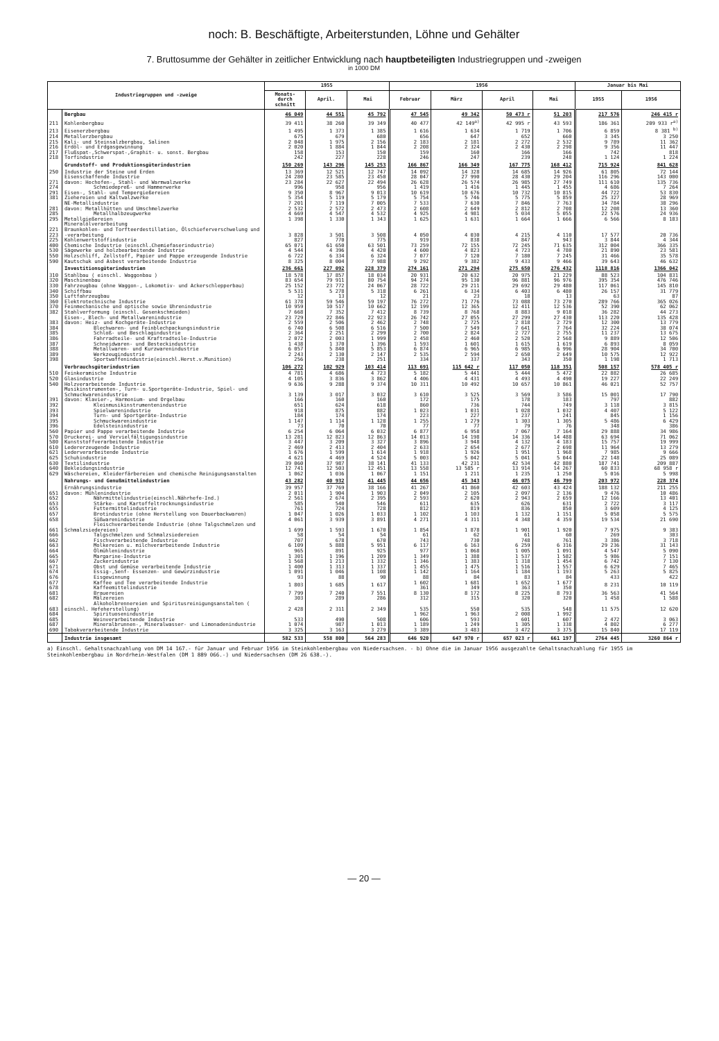noch: B. Beschäftigte, Arbeiterstunden, Löhne und Gehälter
7. Bruttosumme der Gehälter in zeitlicher Entwicklung nach hauptbeteiligten Industriegruppen und -zweigen
in 1000 DM
| Industriegruppen und -zweige | | 1955 | | | 1956 | | | | Januar bis Mai | |
| --- | --- | --- | --- | --- | --- | --- | --- | --- | --- | --- |
| | | Monats- durch schnitt | April. | Mai | Februar | März | April | Mai | 1955 | 1956 |
| | Bergbau | 46 049 | 44 551 | 45 792 | 47 545 | 49 342 | 50 473 r | 51 203 | 217 576 | 246 415 r |
| 211 | Kohlenbergbau | 39 411 | 38 260 | 39 349 | 40 477 | 42 149<sup>a)</sup> | 42 995 r | 43 593 | 186 361 | 209 933 r<sup>a)</sup> |
| 213 | Eisenerzbergbau | 1 495 | 1 373 | 1 385 | 1 616 | 1 634 | 1 719 | 1 706 | 6 859 | 8 381 <sup>b)</sup> |
| 214 | Metallerzbergbau | 675 | 679 | 680 | 656 | 647 | 652 | 660 | 3 345 | 3 250 |
| 215 | Kali- und Steinsalzbergbau, Salinen | 2 048 | 1 975 | 2 156 | 2 183 | 2 181 | 2 272 | 2 532 | 9 789 | 11 362 |
| 216 | Erdöl- und Erdgasgewinnung | 2 020 | 1 884 | 1 844 | 2 208 | 2 324 | 2 430 | 2 298 | 9 356 | 11 447 |
| 217 | Flußspat-,Schwerspat-,Graphit- u. sonst. Bergbau | 158 | 153 | 150 | 159 | 160 | 166 | 166 | 742 | 818 |
| 218 | Torfindustrie | 242 | 227 | 228 | 246 | 247 | 239 | 248 | 1 124 | 1 224 |
| | Grundstoff- und Produktionsgüterindustrien | 150 269 | 143 296 | 145 253 | 166 867 | 166 349 | 167 775 | 168 412 | 715 924 | 841 628 |
| 250 | Industrie der Steine und Erden | 13 369 | 12 521 | 12 747 | 14 092 | 14 328 | 14 685 | 14 926 | 61 805 | 72 144 |
| | Eisenschaffende Industrie | 24 280 | 23 585 | 23 450 | 28 047 | 27 990 | 28 430 | 29 204 | 116 296 | 143 000 |
| 271 | davon: Hochofen-, Stahl- und Warmwalzwerke | 23 284 | 22 627 | 22 494 | 26 628 | 26 574 | 26 985 | 27 749 | 111 610 | 135 736 |
| 274 | Schmiedepreß- und Hammerwerke | 996 | 958 | 956 | 1 419 | 1 416 | 1 445 | 1 455 | 4 686 | 7 264 |
| 291 | Eisen-, Stahl- und Tempergießereien | 9 350 | 8 967 | 9 013 | 10 619 | 10 676 | 10 732 | 10 815 | 44 722 | 53 830 |
| 381 | Ziehereien und Kaltwalzwerke | 5 354 | 5 119 | 5 179 | 5 754 | 5 746 | 5 775 | 5 859 | 25 327 | 28 969 |
| | NE-Metallindustrie | 7 201 | 7 119 | 7 005 | 7 533 | 7 630 | 7 846 | 7 763 | 34 784 | 38 296 |
| 281 | davon: Metallhütten und Umschmelzwerke | 2 532 | 2 572 | 2 473 | 2 608 | 2 649 | 2 812 | 2 708 | 12 208 | 13 360 |
| 285 | Metallhalbzeugwerke | 4 669 | 4 547 | 4 532 | 4 925 | 4 981 | 5 034 | 5 055 | 22 576 | 24 936 |
| 295 | Metallgießereien | 1 398 | 1 330 | 1 343 | 1 625 | 1 631 | 1 664 | 1 666 | 6 566 | 8 183 |
| 221 223 | Mineralölverarbeitung Braunkohlen- und Torfteerdestillation, Ölschieferverschwelung und -verarbeitung | 3 828 | 3 501 | 3 508 | 4 050 | 4 030 | 4 215 | 4 110 | 17 577 | 20 736 |
| 225 | Kohlenwertstoffindustrie | 827 | 770 | 775 | 919 | 838 | 847 | 943 | 3 844 | 4 344 |
| 400 | Chemische Industrie (einschl.Chemiefaserindustrie) | 65 071 | 61 650 | 63 501 | 73 259 | 72 155 | 72 245 | 71 635 | 312 004 | 366 335 |
| 530 | Sägewerke und holzbearbeitende Industrie | 4 544 | 4 396 | 4 420 | 4 600 | 4 823 | 4 723 | 4 780 | 21 890 | 23 581 |
| 550 | Holzschliff, Zellstoff, Papier und Pappe erzeugende Industrie | 6 722 | 6 334 | 6 324 | 7 077 | 7 120 | 7 180 | 7 245 | 31 466 | 35 578 |
| 590 | Kautschuk und Asbest verarbeitende Industrie | 8 325 | 8 004 | 7 988 | 9 292 | 9 382 | 9 433 | 9 466 | 39 643 | 46 632 |
| | Investitionsgüterindustrien | 236 661 | 227 092 | 228 379 | 274 161 | 271 294 | 275 650 | 276 432 | 1118 816 | 1366 042 |
| 310 | Stahlbau ( einschl. Waggonbau ) | 18 578 | 17 857 | 18 034 | 20 931 | 20 632 | 20 975 | 21 229 | 88 523 | 104 831 |
| 320 | Maschinenbau | 83 654 | 79 911 | 80 754 | 94 274 | 95 130 | 96 881 | 96 976 | 395 354 | 476 746 |
| 330 | Fahrzeugbau (ohne Waggon-, Lokomotiv- und Ackerschlepperbau) | 25 152 | 23 772 | 24 067 | 28 722 | 29 211 | 29 692 | 29 480 | 117 061 | 145 810 |
| 340 | Schiffbau | 5 531 | 5 278 | 5 318 | 6 261 | 6 334 | 6 403 | 6 480 | 26 157 | 31 779 |
| 350 | Luftfahrzeugbau | 12 | 13 | 12 | 21 | 23 | 18 | 13 | 63 | 87 |
| 360 | Elektrotechnische Industrie | 61 378 | 59 546 | 59 197 | 76 272 | 71 776 | 73 088 | 73 270 | 289 766 | 365 026 |
| 370 | Feinmechanische und optische sowie Uhrenindustrie | 10 959 | 10 517 | 10 662 | 12 199 | 12 365 | 12 411 | 12 536 | 52 390 | 62 062 |
| 382 | Stahlverformung (einschl. Gesenkschmieden) | 7 668 | 7 352 | 7 412 | 8 739 | 8 768 | 8 883 | 9 018 | 36 282 | 44 273 |
| | Eisen-, Blech- und Metallwarenindustrie | 23 729 | 22 846 | 22 923 | 26 742 | 27 055 | 27 299 | 27 430 | 113 220 | 135 428 |
| 383 | davon: Heiz- und Kochgeräte-Industrie | 2 559 | 2 506 | 2 462 | 2 748 | 2 725 | 2 818 | 2 729 | 12 300 | 13 779 |
| 384 | Blechwaren- und Feinblechpackungsindustrie | 6 740 | 6 508 | 6 516 | 7 500 | 7 549 | 7 641 | 7 764 | 32 224 | 38 074 |
| 385 | Schloß- und Beschlagindustrie | 2 364 | 2 251 | 2 299 | 2 700 | 2 824 | 2 727 | 2 755 | 11 237 | 13 675 |
| 386 | Fahrradteile- und Kraftradteile-Industrie | 2 072 | 2 003 | 1 999 | 2 458 | 2 460 | 2 520 | 2 568 | 9 889 | 12 506 |
| 387 | Schneidwaren- und Besteckindustrie | 1 438 | 1 370 | 1 396 | 1 593 | 1 601 | 1 615 | 1 619 | 6 893 | 8 059 |
| 388 | Metallwaren- und Kurzwarenindustrie | 6 057 | 5 840 | 5 853 | 6 874 | 6 965 | 6 985 | 6 996 | 28 904 | 34 700 |
| 389 | Werkzeugindustrie | 2 243 | 2 130 | 2 147 | 2 535 | 2 594 | 2 650 | 2 649 | 10 575 | 12 922 |
| 398 | Sportwaffenindustrie(einschl.Herst.v.Munition) | 256 | 238 | 251 | 334 | 337 | 343 | 350 | 1 198 | 1 713 |
| | Verbrauchsgüterindustrien | 106 272 | 102 929 | 103 414 | 113 691 | 115 642 r | 117 050 | 118 351 | 508 157 | 578 405 r |
| 510 | Feinkeramische Industrie | 4 781 | 4 686 | 4 723 | 5 182 | 5 441 | 5 444 | 5 472 | 22 882 | 26 685 |
| 520 | Glasindustrie | 4 105 | 3 836 | 3 862 | 4 406 | 4 431 | 4 493 | 4 490 | 19 227 | 22 249 |
| 540 | Holzverarbeitende Industrie | 9 636 | 9 288 | 9 374 | 10 311 | 10 492 | 10 657 | 10 861 | 46 021 | 52 757 |
| | Musikinstrumenten-, Turn- u.Sportgeräte-Industrie, Spiel- und Schmuckwarenindustrie | 3 139 | 3 017 | 3 032 | 3 610 | 3 525 | 3 569 | 3 586 | 15 001 | 17 790 |
| 391 | davon: Klavier-, Harmonium- und Orgelbau | 166 | 160 | 160 | 172 | 175 | 178 | 183 | 797 | 882 |
| 392 | Kleinmusikinstrumentenindustrie | 651 | 624 | 618 | 860 | 736 | 744 | 749 | 3 118 | 3 815 |
| 393 | Spielwarenindustrie | 918 | 875 | 882 | 1 023 | 1 031 | 1 028 | 1 032 | 4 407 | 5 122 |
| 394 | Turn- und Sportgeräte-Industrie | 184 | 174 | 174 | 223 | 227 | 237 | 241 | 845 | 1 156 |
| 395 | Schmuckwarenindustrie | 1 147 | 1 114 | 1 128 | 1 255 | 1 279 | 1 303 | 1 305 | 5 486 | 6 429 |
| 396 | Edelsteinindustrie | 73 | 70 | 70 | 77 | 77 | 79 | 76 | 348 | 386 |
| 560 | Papier und Pappe verarbeitende Industrie | 6 254 | 6 064 | 6 032 | 6 877 | 6 958 | 7 067 | 7 164 | 29 888 | 34 986 |
| 570 | Druckerei- und Vervielfältigungsindustrie | 13 281 | 12 823 | 12 863 | 14 013 | 14 198 | 14 336 | 14 488 | 63 694 | 71 062 |
| 580 | Kunststoffverarbeitende Industrie | 3 447 | 3 209 | 3 327 | 3 896 | 3 948 | 4 132 | 4 183 | 15 757 | 19 999 |
| 610 | Ledererzeugende Industrie | 2 469 | 2 413 | 2 404 | 2 633 | 2 654 | 2 677 | 2 698 | 11 964 | 13 279 |
| 621 | Lederverarbeitende Industrie | 1 676 | 1 599 | 1 614 | 1 918 | 1 926 | 1 951 | 1 968 | 7 985 | 9 666 |
| 625 | Schuhindustrie | 4 621 | 4 469 | 4 524 | 5 003 | 5 042 | 5 041 | 5 044 | 22 148 | 25 089 |
| 630 | Textilindustrie | 39 060 | 37 987 | 38 141 | 41 133 | 42 231 | 42 534 | 42 880 | 187 741 | 209 887 |
| 640 | Bekleidungsindustrie | 12 741 | 12 503 | 12 451 | 13 558 | 13 585 r | 13 914 | 14 267 | 60 833 | 68 958 r |
| 629 | Wäschereien, Kleiderfärbereien und chemische Reinigungsanstalten | 1 062 | 1 036 | 1 067 | 1 151 | 1 211 | 1 235 | 1 250 | 5 016 | 5 998 |
| | Nahrungs- und Genußmittelindustrien | 43 282 | 40 932 | 41 445 | 44 656 | 45 343 | 46 075 | 46 799 | 203 972 | 228 374 |
| | Ernährungsindustrie | 39 957 | 37 769 | 38 166 | 41 267 | 41 860 | 42 603 | 43 424 | 188 132 | 211 255 |
| 651 | davon: Mühlenindustrie | 2 011 | 1 904 | 1 903 | 2 049 | 2 105 | 2 097 | 2 136 | 9 476 | 10 486 |
| 652 | Nährmittelindustrie(einschl.Nährhefe-Ind.) | 2 561 | 2 674 | 2 395 | 2 593 | 2 620 | 2 943 | 2 659 | 12 166 | 13 401 |
| 653 | Stärke- und Kartoffeltrocknungsindustrie | 585 | 540 | 546 | 611 | 635 | 626 | 631 | 2 722 | 3 117 |
| 655 | Futtermittelindustrie | 761 | 724 | 728 | 812 | 819 | 836 | 850 | 3 609 | 4 125 |
| 657 | Brotindustrie (ohne Herstellung von Dauerbackwaren) | 1 047 | 1 026 | 1 033 | 1 102 | 1 103 | 1 132 | 1 151 | 5 058 | 5 575 |
| 658 | Süßwarenindustrie | 4 061 | 3 939 | 3 891 | 4 271 | 4 311 | 4 348 | 4 359 | 19 534 | 21 690 |
| 661 | Fleischverarbeitende Industrie (ohne Talgschmelzen und Schmalzsiedereien) | 1 699 | 1 593 | 1 670 | 1 854 | 1 878 | 1 901 | 1 920 | 7 975 | 9 383 |
| 666 | Talgschmelzen und Schmalzsiedereien | 58 | 54 | 54 | 61 | 62 | 61 | 60 | 269 | 303 |
| 662 | Fischverarbeitende Industrie | 707 | 678 | 670 | 743 | 730 | 748 | 761 | 3 386 | 3 718 |
| 663 | Molkereien u. milchverarbeitende Industrie | 6 109 | 5 888 | 5 951 | 6 117 | 6 163 | 6 259 | 6 316 | 29 236 | 31 143 |
| 664 | Ölmühlenindustrie | 965 | 891 | 925 | 977 | 1 068 | 1 005 | 1 091 | 4 547 | 5 090 |
| 665 | Margarine-Industrie | 1 301 | 1 196 | 1 209 | 1 349 | 1 388 | 1 537 | 1 582 | 5 986 | 7 151 |
| 667 | Zuckerindustrie | 1 568 | 1 213 | 1 332 | 1 346 | 1 383 | 1 318 | 1 454 | 6 742 | 7 130 |
| 671 | Obst und Gemüse verarbeitende Industrie | 1 400 | 1 313 | 1 337 | 1 455 | 1 475 | 1 516 | 1 557 | 6 629 | 7 465 |
| 674 | Essig-,Senf- Essenzen- und Gewürzindustrie | 1 091 | 1 046 | 1 108 | 1 142 | 1 164 | 1 184 | 1 193 | 5 263 | 5 825 |
| 676 | Eisgewinnung | 93 | 88 | 90 | 88 | 84 | 83 | 84 | 433 | 422 |
| 677 | Kaffee und Tee verarbeitende Industrie | 1 803 | 1 685 | 1 617 | 1 602 | 1 681 | 1 652 | 1 677 | 8 231 | 10 119 |
| 678 | Kaffeemittelindustrie | | | | 361 | 349 | 363 | 350 | | |
| 681 | Brauereien | 7 799 | 7 240 | 7 551 | 8 130 | 8 172 | 8 225 | 8 793 | 36 563 | 41 564 |
| 682 | Mälzereien | 303 | 289 | 286 | 312 | 315 | 320 | 320 | 1 458 | 1 588 |
| 683 | Alkoholbrennereien und Spiritusreinigungsanstalten ( einschl. Hefeherstellung) | 2 428 | 2 311 | 2 349 | 535 | 550 | 535 | 548 | 11 575 | 12 620 |
| 684 | Spirituosenindustrie | | | | 1 962 | 1 963 | 2 008 | 1 992 | | |
| 685 | Weinverarbeitende Industrie | 533 | 490 | 508 | 606 | 593 | 601 | 607 | 2 472 | 3 063 |
| 687 | Mineralbrunnen-, Mineralwasser- und Limonadenindustrie | 1 074 | 987 | 1 013 | 1 189 | 1 249 | 1 305 | 1 338 | 4 802 | 6 277 |
| 690 | Tabakverarbeitende Industrie | 3 325 | 3 163 | 3 279 | 3 389 | 3 483 | 3 472 | 3 375 | 15 840 | 17 119 |
| | Industrie insgesamt | 582 533 | 558 800 | 564 283 | 646 920 | 647 970 r | 657 023 r | 661 197 | 2764 445 | 3260 864 r |
a) Einschl. Gehaltsnachzahlung von DM 14 167.- für Januar und Februar 1956 im Steinkohlenbergbau von Niedersachsen. - b) Ohne die im Januar 1956 ausgezahlte Gehaltsnachzahlung für 1955 im Steinkohlenbergbau in Nordrhein-Westfalen (DM 1 889 066.-) und Niedersachsen (DM 26 638.-).
— 20 —